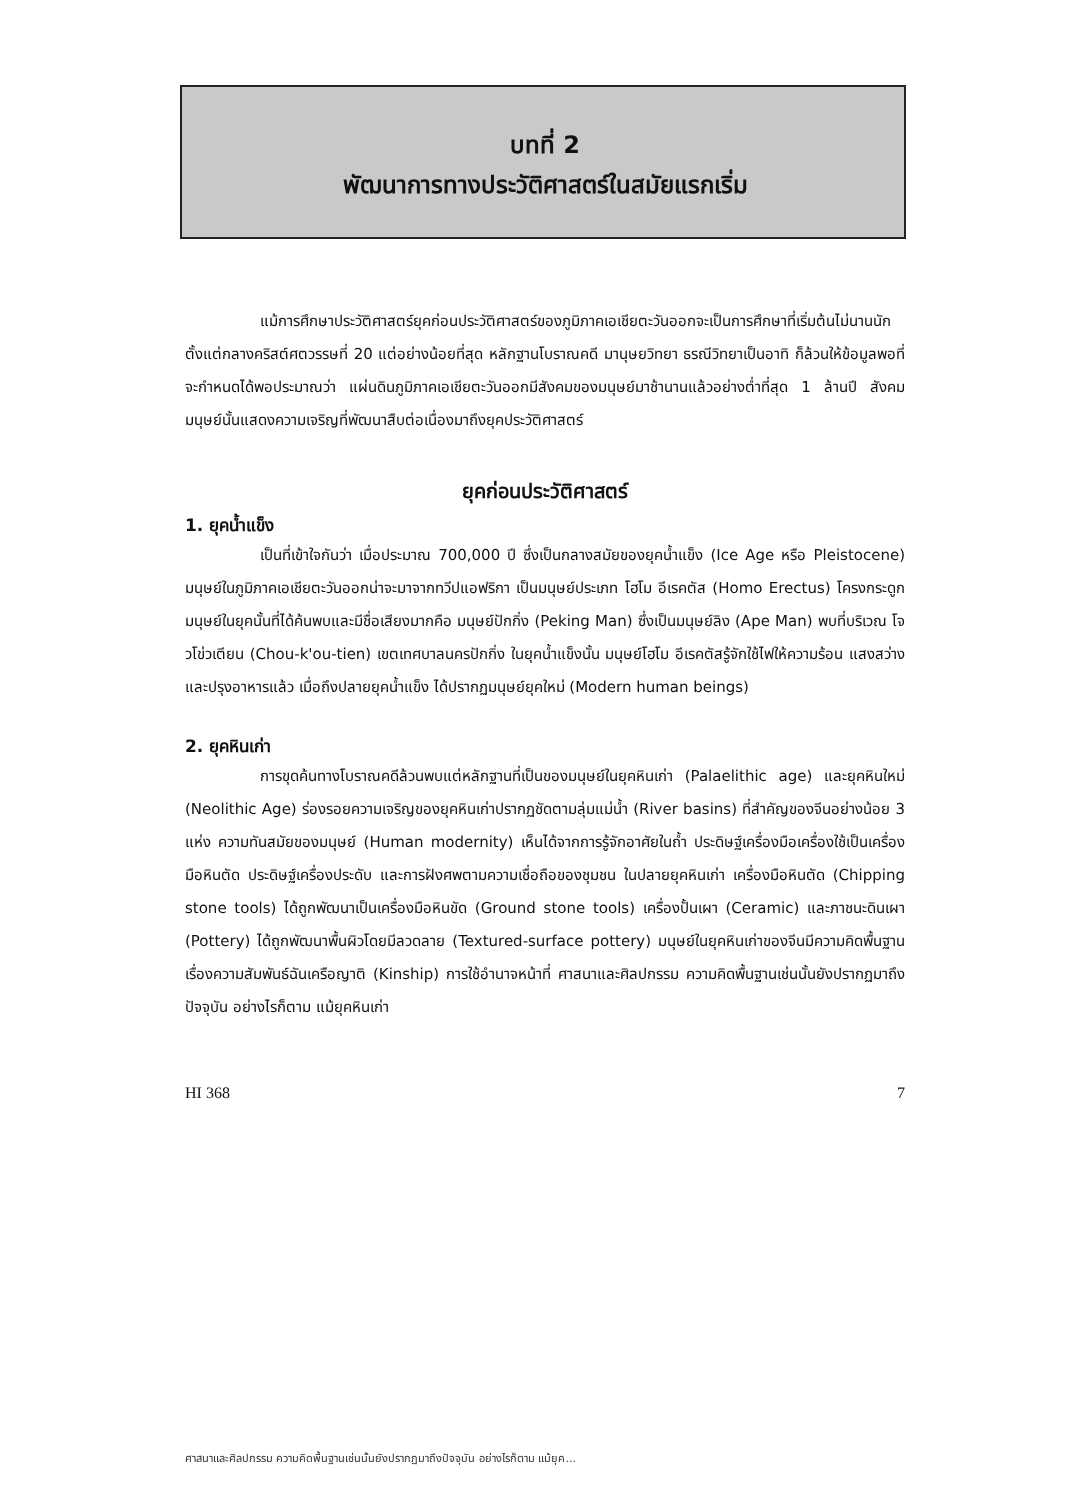บทที่ 2
พัฒนาการทางประวัติศาสตร์ในสมัยแรกเริ่ม
แม้การศึกษาประวัติศาสตร์ยุคก่อนประวัติศาสตร์ของภูมิภาคเอเชียตะวันออกจะเป็นการศึกษาที่เริ่มต้นไม่นานนักตั้งแต่กลางคริสต์ศตวรรษที่ 20 แต่อย่างน้อยที่สุด หลักฐานโบราณคดี มานุษยวิทยา ธรณีวิทยาเป็นอาทิ ก็ล้วนให้ข้อมูลพอที่จะกำหนดได้พอประมาณว่า แผ่นดินภูมิภาคเอเชียตะวันออกมีสังคมของมนุษย์มาช้านานแล้วอย่างต่ำที่สุด 1 ล้านปี สังคมมนุษย์นั้นแสดงความเจริญที่พัฒนาสืบต่อเนื่องมาถึงยุคประวัติศาสตร์
ยุคก่อนประวัติศาสตร์
1. ยุคน้ำแข็ง
เป็นที่เข้าใจกันว่า เมื่อประมาณ 700,000 ปี ซึ่งเป็นกลางสมัยของยุคน้ำแข็ง (Ice Age หรือ Pleistocene) มนุษย์ในภูมิภาคเอเชียตะวันออกน่าจะมาจากทวีปแอฟริกา เป็นมนุษย์ประเภท โฮโม อีเรคตัส (Homo Erectus) โครงกระดูกมนุษย์ในยุคนั้นที่ได้ค้นพบและมีชื่อเสียงมากคือ มนุษย์ปักกิ่ง (Peking Man) ซึ่งเป็นมนุษย์ลิง (Ape Man) พบที่บริเวณ โจวโข่วเตียน (Chou-k'ou-tien) เขตเทศบาลนครปักกิ่ง ในยุคน้ำแข็งนั้น มนุษย์โฮโม อีเรคตัสรู้จักใช้ไฟให้ความร้อน แสงสว่างและปรุงอาหารแล้ว เมื่อถึงปลายยุคน้ำแข็ง ได้ปรากฏมนุษย์ยุคใหม่ (Modern human beings)
2. ยุคหินเก่า
การขุดค้นทางโบราณคดีล้วนพบแต่หลักฐานที่เป็นของมนุษย์ในยุคหินเก่า (Palaelithic age) และยุคหินใหม่ (Neolithic Age) ร่องรอยความเจริญของยุคหินเก่าปรากฏชัดตามลุ่มแม่น้ำ (River basins) ที่สำคัญของจีนอย่างน้อย 3 แห่ง ความทันสมัยของมนุษย์ (Human modernity) เห็นได้จากการรู้จักอาศัยในถ้ำ ประดิษฐ์เครื่องมือเครื่องใช้เป็นเครื่องมือหินตัด ประดิษฐ์เครื่องประดับ และการฝังศพตามความเชื่อถือของชุมชน ในปลายยุคหินเก่า เครื่องมือหินตัด (Chipping stone tools) ได้ถูกพัฒนาเป็นเครื่องมือหินขัด (Ground stone tools) เครื่องปั้นเผา (Ceramic) และภาชนะดินเผา (Pottery) ได้ถูกพัฒนาพื้นผิวโดยมีลวดลาย (Textured-surface pottery) มนุษย์ในยุคหินเก่าของจีนมีความคิดพื้นฐานเรื่องความสัมพันธ์ฉันเครือญาติ (Kinship) การใช้อำนาจหน้าที่ ศาสนาและศิลปกรรม ความคิดพื้นฐานเช่นนั้นยังปรากฏมาถึงปัจจุบัน อย่างไรก็ตาม แม้ยุคหินเก่า
HI 368 7
ศาสนาและศิลปกรรม ความคิดพื้นฐานเช่นนั้นยังปรากฏมาถึงปัจจุบัน อย่างไรก็ตาม แม้ยุค...